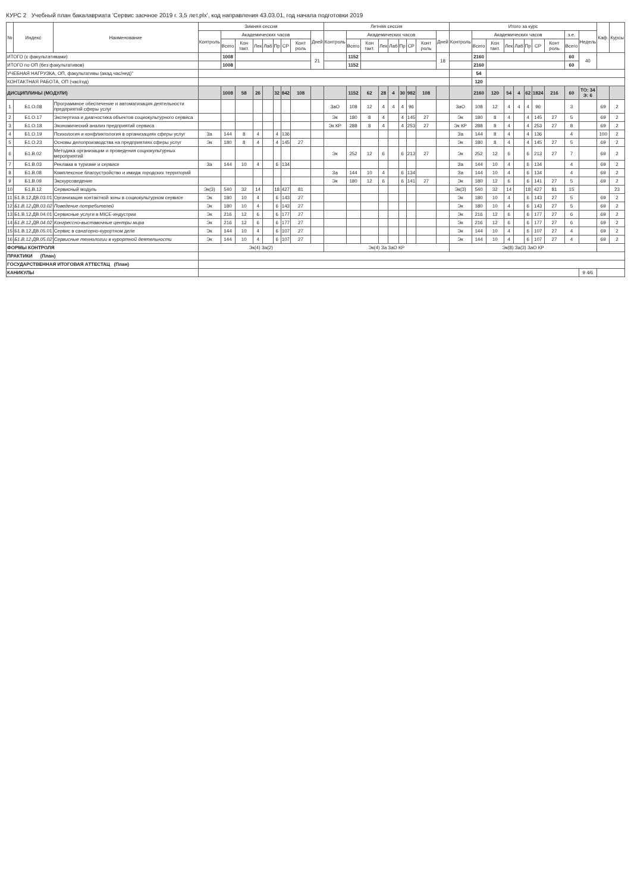КУРС 2 Учебный план бакалавриата 'Сервис заочное 2019 г. 3,5 лет.plx', код направления 43.03.01, год начала подготовки 2019
| № | Индекс | Наименование | Зимняя сессия | | | | | | | | | Летняя сессия | | | | | | | | | Итого за курс | | | | | | | | | | Каф. | Курсы |
| --- | --- | --- | --- | --- | --- | --- | --- | --- | --- | --- | --- | --- | --- | --- | --- | --- | --- | --- | --- | --- | --- | --- | --- | --- | --- | --- | --- | --- | --- | --- | --- | --- |
| | | | Контроль | Академических часов | | | | | | | Дней | Контроль | Академических часов | | | | | | | Дней | Контроль | Академических часов | | | | | | | з.е. | Недель | | |
| | | | | Всего | Кон такт. | Лек | Лаб | Пр | СР | Конт роль | | | Всего | Кон такт. | Лек | Лаб | Пр | СР | Конт роль | | | Всего | Кон такт. | Лек | Лаб | Пр | СР | Конт роль | Всего | | | |
| ИТОГО (с факультативами) | | | | 1008 | | | | | | | 21 | | 1152 | | | | | | | 18 | | 2160 | | | | | | | 60 | 40 | | |
| ИТОГО по ОП (без факультативов) | | | | 1008 | | | | | | | | | 1152 | | | | | | | | | 2160 | | | | | | | 60 | | | |
| УЧЕБНАЯ НАГРУЗКА, ОП, факультативы (акад.час/нед)" | | | | | | | | | | | | | | | | | | | | | | 54 | | | | | | | | | | |
| КОНТАКТНАЯ РАБОТА, ОП (час/год) | | | | | | | | | | | | | | | | | | | | | | 120 | | | | | | | | | | |
| ДИСЦИПЛИНЫ (МОДУЛИ) | | | | 1008 | 58 | 26 | | 32 | 842 | 108 | | | 1152 | 62 | 28 | 4 | 30 | 982 | 108 | | | 2160 | 120 | 54 | 4 | 62 | 1824 | 216 | 60 | ТО: 34 Э: 6 | | |
| 1 | Б1.О.08 | Программное обеспечение и автоматизация деятельности предприятий сферы услуг | | | | | | | | | | ЗаО | 108 | 12 | 4 | 4 | 4 | 96 | | | ЗаО | 108 | 12 | 4 | 4 | 4 | 96 | | 3 | | 69 | 2 |
| 2 | Б1.О.17 | Экспертиза и диагностика объектов социокультурного сервиса | | | | | | | | | | Эк | 180 | 8 | 4 | | 4 | 145 | 27 | | Эк | 180 | 8 | 4 | | 4 | 145 | 27 | 5 | | 69 | 2 |
| 3 | Б1.О.18 | Экономический анализ предприятий сервиса | | | | | | | | | | Эк КР | 288 | 8 | 4 | | 4 | 253 | 27 | | Эк КР | 288 | 8 | 4 | | 4 | 253 | 27 | 8 | | 69 | 2 |
| 4 | Б1.О.19 | Психология и конфликтология в организациях сферы услуг | За | 144 | 8 | 4 | | 4 | 136 | | | | | | | | | | | | За | 144 | 8 | 4 | | 4 | 136 | | 4 | | 100 | 2 |
| 5 | Б1.О.23 | Основы делопроизводства на предприятиях сферы услуг | Эк | 180 | 8 | 4 | | 4 | 145 | 27 | | | | | | | | | | | Эк | 180 | 8 | 4 | | 4 | 145 | 27 | 5 | | 69 | 2 |
| 6 | Б1.В.02 | Методика организации и проведения социокультурных мероприятий | | | | | | | | | | Эк | 252 | 12 | 6 | | 6 | 213 | 27 | | Эк | 252 | 12 | 6 | | 6 | 213 | 27 | 7 | | 69 | 2 |
| 7 | Б1.В.03 | Реклама в туризме и сервисе | За | 144 | 10 | 4 | | 6 | 134 | | | | | | | | | | | | За | 144 | 10 | 4 | | 6 | 134 | | 4 | | 69 | 2 |
| 8 | Б1.В.08 | Комплексное благоустройство и имидж городских территорий | | | | | | | | | | За | 144 | 10 | 4 | | 6 | 134 | | | За | 144 | 10 | 4 | | 6 | 134 | | 4 | | 69 | 2 |
| 9 | Б1.В.09 | Экскурсоведение | | | | | | | | | | Эк | 180 | 12 | 6 | | 6 | 141 | 27 | | Эк | 180 | 12 | 6 | | 6 | 141 | 27 | 5 | | 69 | 2 |
| 10 | Б1.В.12 | Сервисный модуль | Эк(3) | 540 | 32 | 14 | | 18 | 427 | 81 | | | | | | | | | | | Эк(3) | 540 | 32 | 14 | | 18 | 427 | 81 | 15 | | | 23 |
| 11 | Б1.В.12.ДВ.03.01 | Организация контактной зоны в социокультурном сервисе | Эк | 180 | 10 | 4 | | 6 | 143 | 27 | | | | | | | | | | | Эк | 180 | 10 | 4 | | 6 | 143 | 27 | 5 | | 69 | 2 |
| 12 | Б1.В.12.ДВ.03.02 | Поведение потребителей | Эк | 180 | 10 | 4 | | 6 | 143 | 27 | | | | | | | | | | | Эк | 180 | 10 | 4 | | 6 | 143 | 27 | 5 | | 69 | 2 |
| 13 | Б1.В.12.ДВ.04.01 | Сервисные услуги в MICE-индустрии | Эк | 216 | 12 | 6 | | 6 | 177 | 27 | | | | | | | | | | | Эк | 216 | 12 | 6 | | 6 | 177 | 27 | 6 | | 69 | 2 |
| 14 | Б1.В.12.ДВ.04.02 | Конгрессно-выставочные центры мира | Эк | 216 | 12 | 6 | | 6 | 177 | 27 | | | | | | | | | | | Эк | 216 | 12 | 6 | | 6 | 177 | 27 | 6 | | 69 | 2 |
| 15 | Б1.В.12.ДВ.05.01 | Сервис в санаторно-курортном деле | Эк | 144 | 10 | 4 | | 6 | 107 | 27 | | | | | | | | | | | Эк | 144 | 10 | 4 | | 6 | 107 | 27 | 4 | | 69 | 2 |
| 16 | Б1.В.12.ДВ.05.02 | Сервисные технологии в курортной деятельности | Эк | 144 | 10 | 4 | | 6 | 107 | 27 | | | | | | | | | | | Эк | 144 | 10 | 4 | | 6 | 107 | 27 | 4 | | 69 | 2 |
| ФОРМЫ КОНТРОЛЯ | | | Эк(4) За(2) | | | | | | | | | Эк(4) За ЗаО КР | | | | | | | | | Эк(8) За(3) ЗаО КР | | | | | | | | | | | |
| ПРАКТИКИ (План) | | | | | | | | | | | | | | | | | | | | | | | | | | | | | | | | |
| ГОСУДАРСТВЕННАЯ ИТОГОВАЯ АТТЕСТАЦ (План) | | | | | | | | | | | | | | | | | | | | | | | | | | | | | | | | |
| КАНИКУЛЫ | | | | | | | | | | | | | | | | | | | | | | | | | | | | | | 9 4/6 | | |